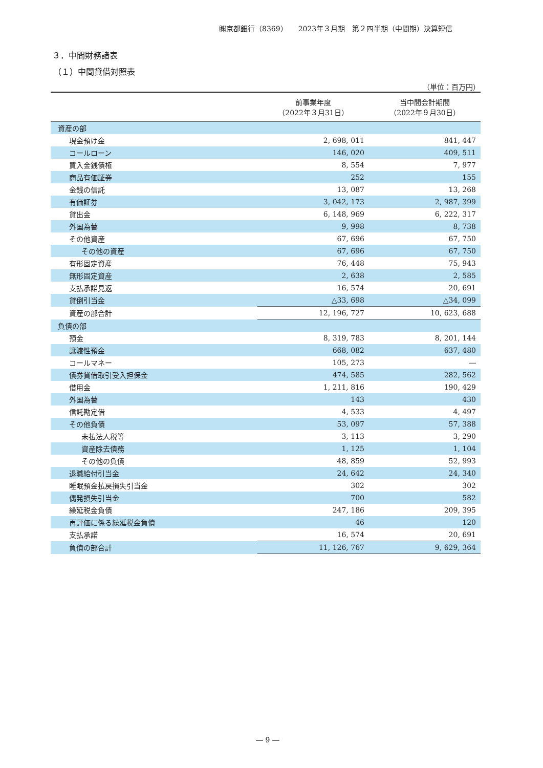㈱京都銀行（8369）　　2023年３月期　第２四半期（中間期）決算短信
３．中間財務諸表
（１）中間貸借対照表
（単位：百万円）
| | 前事業年度 （2022年３月31日） | 当中間会計期間 （2022年９月30日） |
| --- | --- | --- |
| 資産の部 | | |
| 現金預け金 | 2, 698, 011 | 841, 447 |
| コールローン | 146, 020 | 409, 511 |
| 買入金銭債権 | 8, 554 | 7, 977 |
| 商品有価証券 | 252 | 155 |
| 金銭の信託 | 13, 087 | 13, 268 |
| 有価証券 | 3, 042, 173 | 2, 987, 399 |
| 貸出金 | 6, 148, 969 | 6, 222, 317 |
| 外国為替 | 9, 998 | 8, 738 |
| その他資産 | 67, 696 | 67, 750 |
| その他の資産 | 67, 696 | 67, 750 |
| 有形固定資産 | 76, 448 | 75, 943 |
| 無形固定資産 | 2, 638 | 2, 585 |
| 支払承諾見返 | 16, 574 | 20, 691 |
| 貸倒引当金 | △33, 698 | △34, 099 |
| 資産の部合計 | 12, 196, 727 | 10, 623, 688 |
| 負債の部 | | |
| 預金 | 8, 319, 783 | 8, 201, 144 |
| 譲渡性預金 | 668, 082 | 637, 480 |
| コールマネー | 105, 273 | ― |
| 債券貸借取引受入担保金 | 474, 585 | 282, 562 |
| 借用金 | 1, 211, 816 | 190, 429 |
| 外国為替 | 143 | 430 |
| 信託勘定借 | 4, 533 | 4, 497 |
| その他負債 | 53, 097 | 57, 388 |
| 未払法人税等 | 3, 113 | 3, 290 |
| 資産除去債務 | 1, 125 | 1, 104 |
| その他の負債 | 48, 859 | 52, 993 |
| 退職給付引当金 | 24, 642 | 24, 340 |
| 睡眠預金払戻損失引当金 | 302 | 302 |
| 偶発損失引当金 | 700 | 582 |
| 繰延税金負債 | 247, 186 | 209, 395 |
| 再評価に係る繰延税金負債 | 46 | 120 |
| 支払承諾 | 16, 574 | 20, 691 |
| 負債の部合計 | 11, 126, 767 | 9, 629, 364 |
― 9 ―